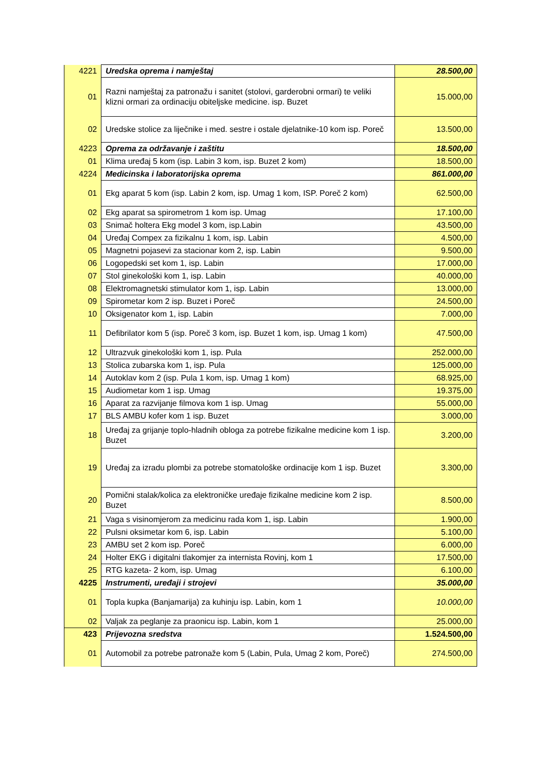| 4221 | Uredska oprema i namještaj | 28.500,00 |
| 01 | Razni namještaj za patronažu i sanitet (stolovi, garderobni ormari) te veliki klizni ormari za ordinaciju obiteljske medicine. isp. Buzet | 15.000,00 |
| 02 | Uredske stolice za liječnike i med. sestre i ostale djelatnike-10 kom isp. Poreč | 13.500,00 |
| 4223 | Oprema za održavanje i zaštitu | 18.500,00 |
| 01 | Klima uređaj 5 kom (isp. Labin 3 kom, isp. Buzet 2 kom) | 18.500,00 |
| 4224 | Medicinska i laboratorijska oprema | 861.000,00 |
| 01 | Ekg aparat 5 kom (isp. Labin 2 kom, isp. Umag 1 kom, ISP. Poreč 2 kom) | 62.500,00 |
| 02 | Ekg aparat sa spirometrom 1 kom isp. Umag | 17.100,00 |
| 03 | Snimač holtera Ekg model 3 kom, isp.Labin | 43.500,00 |
| 04 | Uređaj Compex za fizikalnu 1 kom, isp. Labin | 4.500,00 |
| 05 | Magnetni pojasevi za stacionar kom 2, isp. Labin | 9.500,00 |
| 06 | Logopedski set kom 1, isp. Labin | 17.000,00 |
| 07 | Stol ginekološki kom 1, isp. Labin | 40.000,00 |
| 08 | Elektromagnetski stimulator kom 1, isp. Labin | 13.000,00 |
| 09 | Spirometar kom 2 isp. Buzet i Poreč | 24.500,00 |
| 10 | Oksigenator kom 1, isp. Labin | 7.000,00 |
| 11 | Defibrilator kom 5 (isp. Poreč 3 kom, isp. Buzet 1 kom, isp. Umag 1 kom) | 47.500,00 |
| 12 | Ultrazvuk ginekološki kom 1, isp. Pula | 252.000,00 |
| 13 | Stolica zubarska kom 1, isp. Pula | 125.000,00 |
| 14 | Autoklav kom 2 (isp. Pula 1 kom, isp. Umag 1 kom) | 68.925,00 |
| 15 | Audiometar kom 1 isp. Umag | 19.375,00 |
| 16 | Aparat za razvijanje filmova kom 1 isp. Umag | 55.000,00 |
| 17 | BLS AMBU kofer kom 1 isp. Buzet | 3.000,00 |
| 18 | Uređaj za grijanje toplo-hladnih obloga za potrebe fizikalne medicine kom 1 isp. Buzet | 3.200,00 |
| 19 | Uređaj za izradu plombi za potrebe stomatološke ordinacije kom 1 isp. Buzet | 3.300,00 |
| 20 | Pomični stalak/kolica za elektroničke uređaje fizikalne medicine kom 2 isp. Buzet | 8.500,00 |
| 21 | Vaga s visinomjerom za medicinu rada kom 1, isp. Labin | 1.900,00 |
| 22 | Pulsni oksimetar kom 6, isp. Labin | 5.100,00 |
| 23 | AMBU set 2 kom isp. Poreč | 6.000,00 |
| 24 | Holter EKG i digitalni tlakomjer za internista Rovinj, kom 1 | 17.500,00 |
| 25 | RTG kazeta- 2 kom, isp. Umag | 6.100,00 |
| 4225 | Instrumenti, uređaji i strojevi | 35.000,00 |
| 01 | Topla kupka (Banjamarija) za kuhinju isp. Labin, kom 1 | 10.000,00 |
| 02 | Valjak za peglanje za praonicu isp. Labin, kom 1 | 25.000,00 |
| 423 | Prijevozna sredstva | 1.524.500,00 |
| 01 | Automobil za potrebe patronaže kom 5 (Labin, Pula, Umag 2 kom, Poreč) | 274.500,00 |